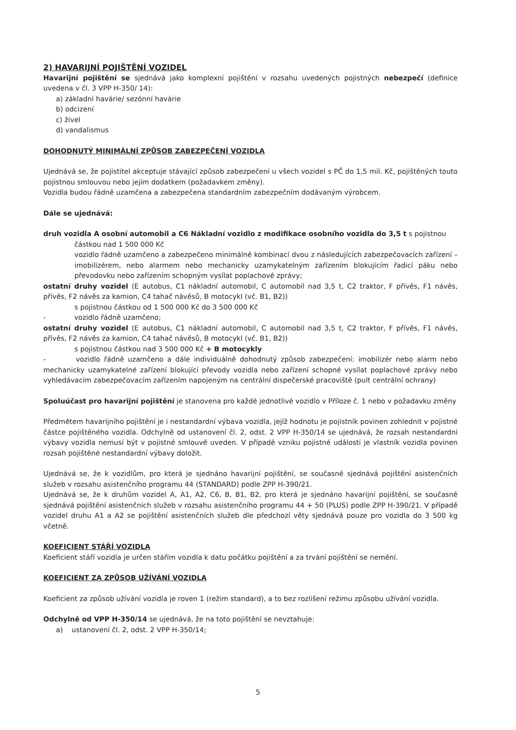2) HAVARIJNÍ POJIŠTĚNÍ VOZIDEL
Havarijní pojištění se sjednává jako komplexní pojištění v rozsahu uvedených pojistných nebezpečí (definice uvedena v čl. 3 VPP H-350/ 14):
a) základní havárie/ sezónní havárie
b) odcizení
c) živel
d) vandalismus
DOHODNUTÝ MINIMÁLNÍ ZPŮSOB ZABEZPEČENÍ VOZIDLA
Ujednává se, že pojistitel akceptuje stávající způsob zabezpečení u všech vozidel s PČ do 1,5 mil. Kč, pojištěných touto pojistnou smlouvou nebo jejím dodatkem (požadavkem změny).
Vozidla budou řádně uzamčena a zabezpečena standardním zabezpečním dodávaným výrobcem.
Dále se ujednává:
druh vozidla A osobní automobil a C6 Nákladní vozidlo z modifikace osobního vozidla do 3,5 t s pojistnou
částkou nad 1 500 000 Kč
vozidlo řádně uzamčeno a zabezpečeno minimálně kombinací dvou z následujících zabezpečovacích zařízení – imobilizérem, nebo alarmem nebo mechanicky uzamykatelným zařízením blokujícím řadicí páku nebo převodovku nebo zařízením schopným vysílat poplachové zprávy;
ostatní druhy vozidel (E autobus, C1 nákladní automobil, C automobil nad 3,5 t, C2 traktor, F přívěs, F1 návěs, přívěs, F2 návěs za kamion, C4 tahač návěsů, B motocykl (vč. B1, B2))
s pojistnou částkou od 1 500 000 Kč do 3 500 000 Kč
- vozidlo řádně uzamčeno;
ostatní druhy vozidel (E autobus, C1 nákladní automobil, C automobil nad 3,5 t, C2 traktor, F přívěs, F1 návěs, přívěs, F2 návěs za kamion, C4 tahač návěsů, B motocykl (vč. B1, B2))
s pojistnou částkou nad 3 500 000 Kč + B motocykly
- vozidlo řádně uzamčeno a dále individuálně dohodnutý způsob zabezpečení: imobilizér nebo alarm nebo mechanicky uzamykatelné zařízení blokující převody vozidla nebo zařízení schopné vysílat poplachové zprávy nebo vyhledávacím zabezpečovacím zařízením napojeným na centrální dispečerské pracoviště (pult centrální ochrany)
Spoluúčast pro havarijní pojištění je stanovena pro každé jednotlivé vozidlo v Příloze č. 1 nebo v požadavku změny
Předmětem havarijního pojištění je i nestandardní výbava vozidla, jejíž hodnotu je pojistník povinen zohlednit v pojistné částce pojištěného vozidla. Odchylně od ustanovení čl. 2, odst. 2 VPP H-350/14 se ujednává, že rozsah nestandardní výbavy vozidla nemusí být v pojistné smlouvě uveden. V případě vzniku pojistné události je vlastník vozidla povinen rozsah pojištěné nestandardní výbavy doložit.
Ujednává se, že k vozidlům, pro která je sjednáno havarijní pojištění, se současně sjednává pojištění asistenčních služeb v rozsahu asistenčního programu 44 (STANDARD) podle ZPP H-390/21.
Ujednává se, že k druhům vozidel A, A1, A2, C6, B, B1, B2, pro která je sjednáno havarijní pojištění, se současně sjednává pojištění asistenčních služeb v rozsahu asistenčního programu 44 + 50 (PLUS) podle ZPP H-390/21. V případě vozidel druhu A1 a A2 se pojištění asistenčních služeb dle předchozí věty sjednává pouze pro vozidla do 3 500 kg včetně.
KOEFICIENT STÁŘÍ VOZIDLA
Koeficient stáří vozidla je určen stářím vozidla k datu počátku pojištění a za trvání pojištění se nemění.
KOEFICIENT ZA ZPŮSOB UŽÍVÁNÍ VOZIDLA
Koeficient za způsob užívání vozidla je roven 1 (režim standard), a to bez rozlišení režimu způsobu užívání vozidla.
Odchylně od VPP H-350/14 se ujednává, že na toto pojištění se nevztahuje:
a) ustanovení čl. 2, odst. 2 VPP H-350/14;
5